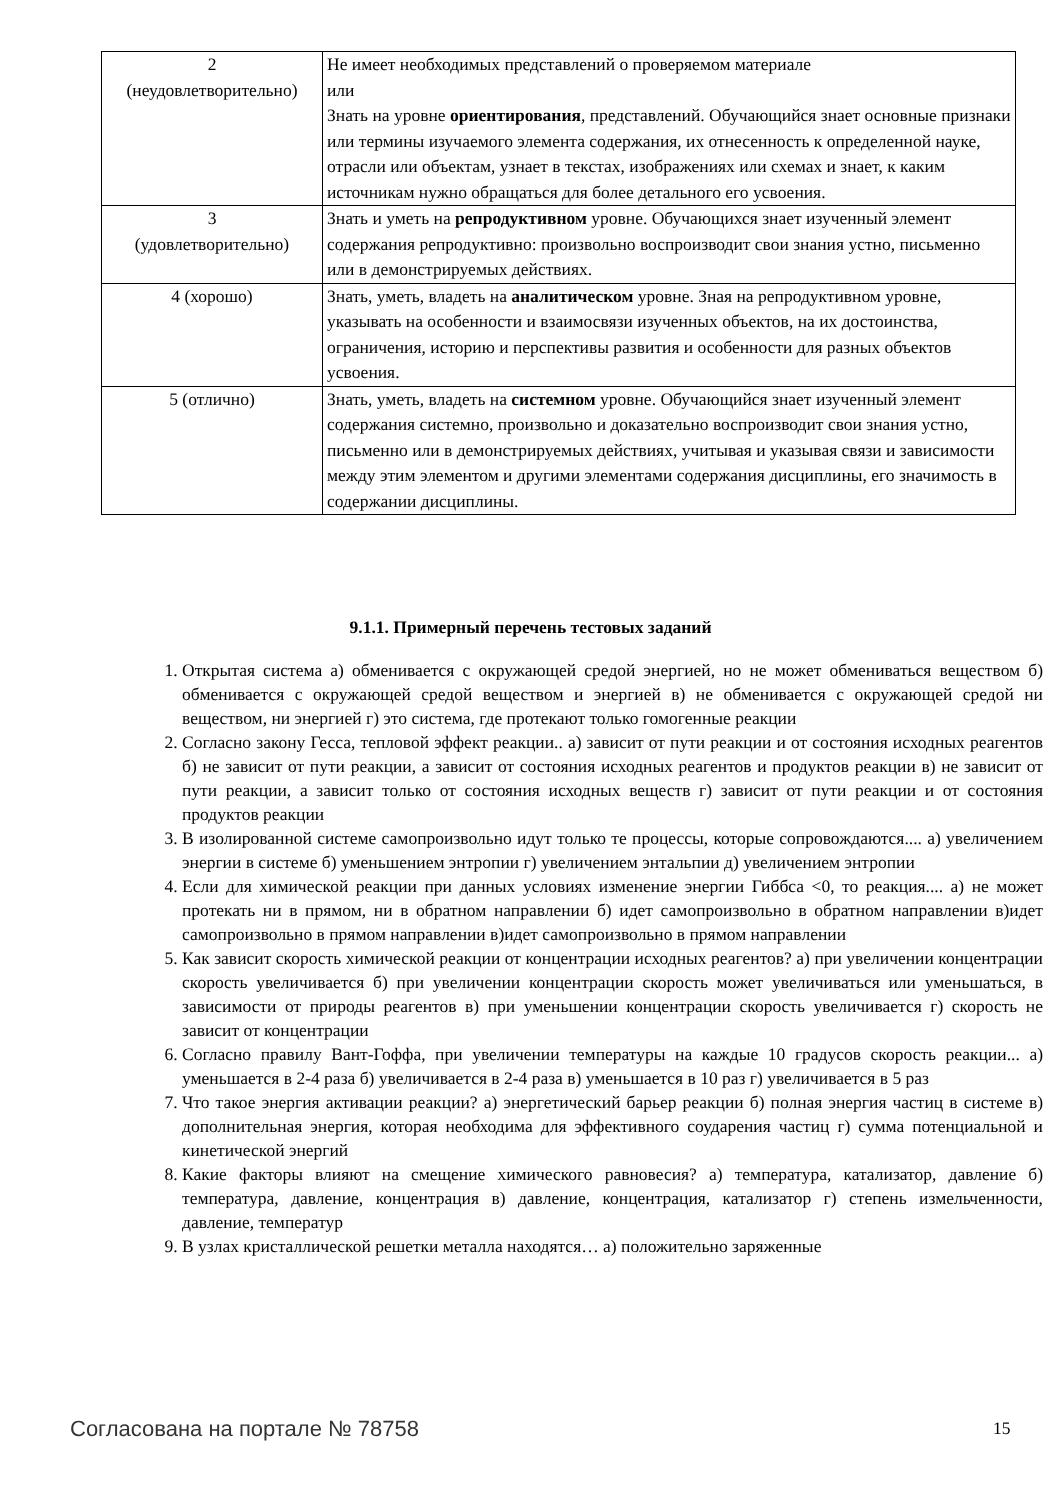| 2 (неудовлетворительно) | Не имеет необходимых представлений о проверяемом материале или Знать на уровне ориентирования , представлений. Обучающийся знает основные признаки или термины изучаемого элемента содержания, их отнесенность к определенной науке, отрасли или объектам, узнает в текстах, изображениях или схемах и знает, к каким источникам нужно обращаться для более детального его усвоения. |
| 3 (удовлетворительно) | Знать и уметь на репродуктивном уровне. Обучающихся знает изученный элемент содержания репродуктивно: произвольно воспроизводит свои знания устно, письменно или в демонстрируемых действиях. |
| 4 (хорошо) | Знать, уметь, владеть на аналитическом уровне. Зная на репродуктивном уровне, указывать на особенности и взаимосвязи изученных объектов, на их достоинства, ограничения, историю и перспективы развития и особенности для разных объектов усвоения. |
| 5 (отлично) | Знать, уметь, владеть на системном уровне. Обучающийся знает изученный элемент содержания системно, произвольно и доказательно воспроизводит свои знания устно, письменно или в демонстрируемых действиях, учитывая и указывая связи и зависимости между этим элементом и другими элементами содержания дисциплины, его значимость в содержании дисциплины. |
9.1.1. Примерный перечень тестовых заданий
1. Открытая система а) обменивается с окружающей средой энергией, но не может обмениваться веществом б) обменивается с окружающей средой веществом и энергией в) не обменивается с окружающей средой ни веществом, ни энергией г) это система, где протекают только гомогенные реакции
2. Согласно закону Гесса, тепловой эффект реакции.. а) зависит от пути реакции и от состояния исходных реагентов б) не зависит от пути реакции, а зависит от состояния исходных реагентов и продуктов реакции в) не зависит от пути реакции, а зависит только от состояния исходных веществ г) зависит от пути реакции и от состояния продуктов реакции
3. В изолированной системе самопроизвольно идут только те процессы, которые сопровождаются.... а) увеличением энергии в системе б) уменьшением энтропии г) увеличением энтальпии д) увеличением энтропии
4. Если для химической реакции при данных условиях изменение энергии Гиббса <0, то реакция.... а) не может протекать ни в прямом, ни в обратном направлении б) идет самопроизвольно в обратном направлении в)идет самопроизвольно в прямом направлении в)идет самопроизвольно в прямом направлении
5. Как зависит скорость химической реакции от концентрации исходных реагентов? а) при увеличении концентрации скорость увеличивается б) при увеличении концентрации скорость может увеличиваться или уменьшаться, в зависимости от природы реагентов в) при уменьшении концентрации скорость увеличивается г) скорость не зависит от концентрации
6. Согласно правилу Вант-Гоффа, при увеличении температуры на каждые 10 градусов скорость реакции... а) уменьшается в 2-4 раза б) увеличивается в 2-4 раза в) уменьшается в 10 раз г) увеличивается в 5 раз
7. Что такое энергия активации реакции? а) энергетический барьер реакции б) полная энергия частиц в системе в) дополнительная энергия, которая необходима для эффективного соударения частиц г) сумма потенциальной и кинетической энергий
8. Какие факторы влияют на смещение химического равновесия? а) температура, катализатор, давление б) температура, давление, концентрация в) давление, концентрация, катализатор г) степень измельченности, давление, температур
9. В узлах кристаллической решетки металла находятся… а) положительно заряженные
Согласована на портале № 78758 15